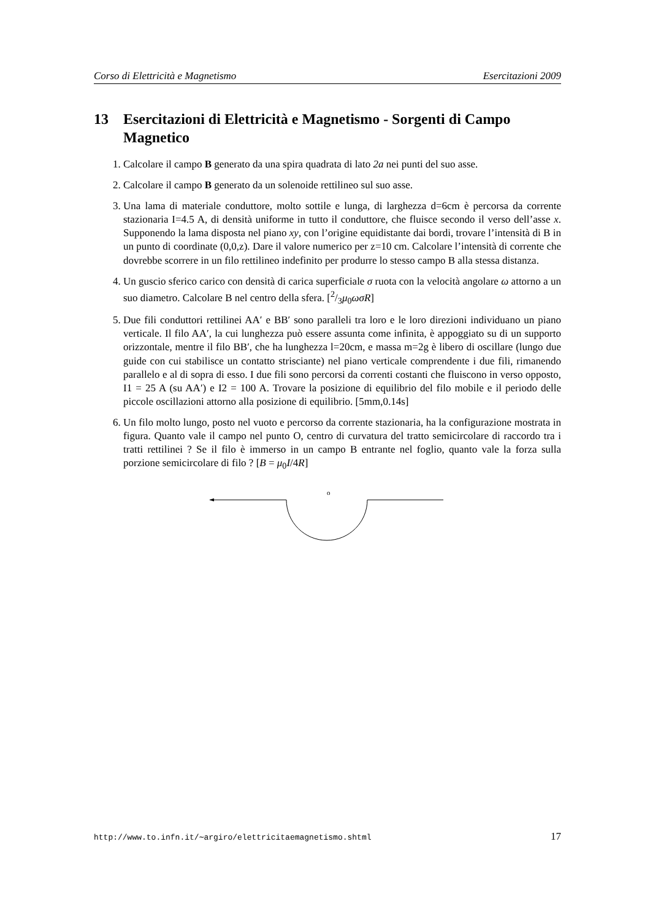Corso di Elettricità e Magnetismo Esercitazioni 2009
13 Esercitazioni di Elettricità e Magnetismo - Sorgenti di Campo Magnetico
1. Calcolare il campo B generato da una spira quadrata di lato 2a nei punti del suo asse.
2. Calcolare il campo B generato da un solenoide rettilineo sul suo asse.
3. Una lama di materiale conduttore, molto sottile e lunga, di larghezza d=6cm è percorsa da corrente stazionaria I=4.5 A, di densità uniforme in tutto il conduttore, che fluisce secondo il verso dell’asse x. Supponendo la lama disposta nel piano xy, con l’origine equidistante dai bordi, trovare l’intensità di B in un punto di coordinate (0,0,z). Dare il valore numerico per z=10 cm. Calcolare l’intensità di corrente che dovrebbe scorrere in un filo rettilineo indefinito per produrre lo stesso campo B alla stessa distanza.
4. Un guscio sferico carico con densità di carica superficiale σ ruota con la velocità angolare ω attorno a un suo diametro. Calcolare B nel centro della sfera. [2/3μ<sub>0</sub>ωσR]
5. Due fili conduttori rettilinei AA′ e BB′ sono paralleli tra loro e le loro direzioni individuano un piano verticale. Il filo AA′, la cui lunghezza può essere assunta come infinita, è appoggiato su di un supporto orizzontale, mentre il filo BB′, che ha lunghezza l=20cm, e massa m=2g è libero di oscillare (lungo due guide con cui stabilisce un contatto strisciante) nel piano verticale comprendente i due fili, rimanendo parallelo e al di sopra di esso. I due fili sono percorsi da correnti costanti che fluiscono in verso opposto, I1 = 25 A (su AA′) e I2 = 100 A. Trovare la posizione di equilibrio del filo mobile e il periodo delle piccole oscillazioni attorno alla posizione di equilibrio. [5mm,0.14s]
6. Un filo molto lungo, posto nel vuoto e percorso da corrente stazionaria, ha la configurazione mostrata in figura. Quanto vale il campo nel punto O, centro di curvatura del tratto semicircolare di raccordo tra i tratti rettilinei ? Se il filo è immerso in un campo B entrante nel foglio, quanto vale la forza sulla porzione semicircolare di filo ? [B = μ<sub>0</sub>I/4R]
o
http://www.to.infn.it/∼argiro/elettricitaemagnetismo.shtml 17